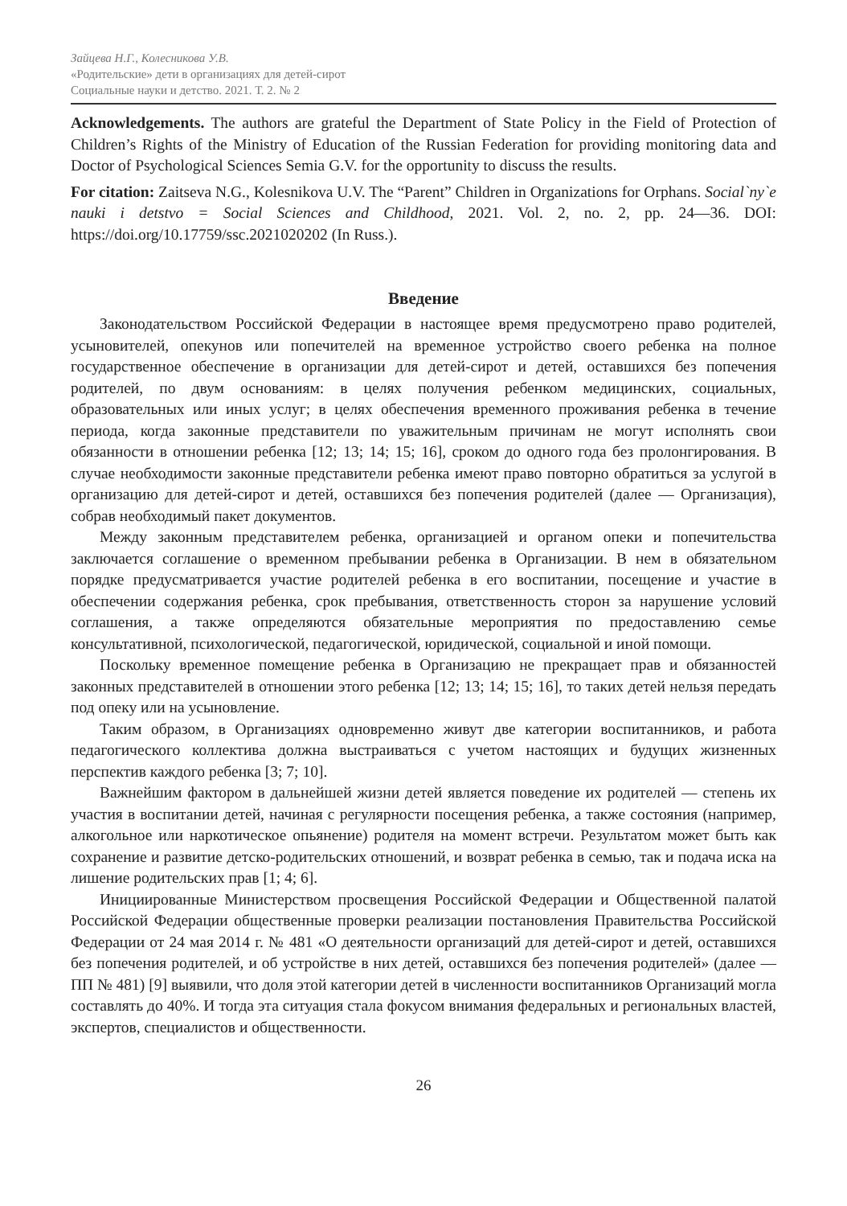Зайцева Н.Г., Колесникова У.В.
«Родительские» дети в организациях для детей-сирот
Социальные науки и детство. 2021. Т. 2. № 2
Acknowledgements. The authors are grateful the Department of State Policy in the Field of Protection of Children’s Rights of the Ministry of Education of the Russian Federation for providing monitoring data and Doctor of Psychological Sciences Semia G.V. for the opportunity to discuss the results.
For citation: Zaitseva N.G., Kolesnikova U.V. The “Parent” Children in Organizations for Orphans. Social`ny`e nauki i detstvo = Social Sciences and Childhood, 2021. Vol. 2, no. 2, pp. 24—36. DOI: https://doi.org/10.17759/ssc.2021020202 (In Russ.).
Введение
Законодательством Российской Федерации в настоящее время предусмотрено право родителей, усыновителей, опекунов или попечителей на временное устройство своего ребенка на полное государственное обеспечение в организации для детей-сирот и детей, оставшихся без попечения родителей, по двум основаниям: в целях получения ребенком медицинских, социальных, образовательных или иных услуг; в целях обеспечения временного проживания ребенка в течение периода, когда законные представители по уважительным причинам не могут исполнять свои обязанности в отношении ребенка [12; 13; 14; 15; 16], сроком до одного года без пролонгирования. В случае необходимости законные представители ребенка имеют право повторно обратиться за услугой в организацию для детей-сирот и детей, оставшихся без попечения родителей (далее — Организация), собрав необходимый пакет документов.
Между законным представителем ребенка, организацией и органом опеки и попечительства заключается соглашение о временном пребывании ребенка в Организации. В нем в обязательном порядке предусматривается участие родителей ребенка в его воспитании, посещение и участие в обеспечении содержания ребенка, срок пребывания, ответственность сторон за нарушение условий соглашения, а также определяются обязательные мероприятия по предоставлению семье консультативной, психологической, педагогической, юридической, социальной и иной помощи.
Поскольку временное помещение ребенка в Организацию не прекращает прав и обязанностей законных представителей в отношении этого ребенка [12; 13; 14; 15; 16], то таких детей нельзя передать под опеку или на усыновление.
Таким образом, в Организациях одновременно живут две категории воспитанников, и работа педагогического коллектива должна выстраиваться с учетом настоящих и будущих жизненных перспектив каждого ребенка [3; 7; 10].
Важнейшим фактором в дальнейшей жизни детей является поведение их родителей — степень их участия в воспитании детей, начиная с регулярности посещения ребенка, а также состояния (например, алкогольное или наркотическое опьянение) родителя на момент встречи. Результатом может быть как сохранение и развитие детско-родительских отношений, и возврат ребенка в семью, так и подача иска на лишение родительских прав [1; 4; 6].
Инициированные Министерством просвещения Российской Федерации и Общественной палатой Российской Федерации общественные проверки реализации постановления Правительства Российской Федерации от 24 мая 2014 г. № 481 «О деятельности организаций для детей-сирот и детей, оставшихся без попечения родителей, и об устройстве в них детей, оставшихся без попечения родителей» (далее — ПП № 481) [9] выявили, что доля этой категории детей в численности воспитанников Организаций могла составлять до 40%. И тогда эта ситуация стала фокусом внимания федеральных и региональных властей, экспертов, специалистов и общественности.
26